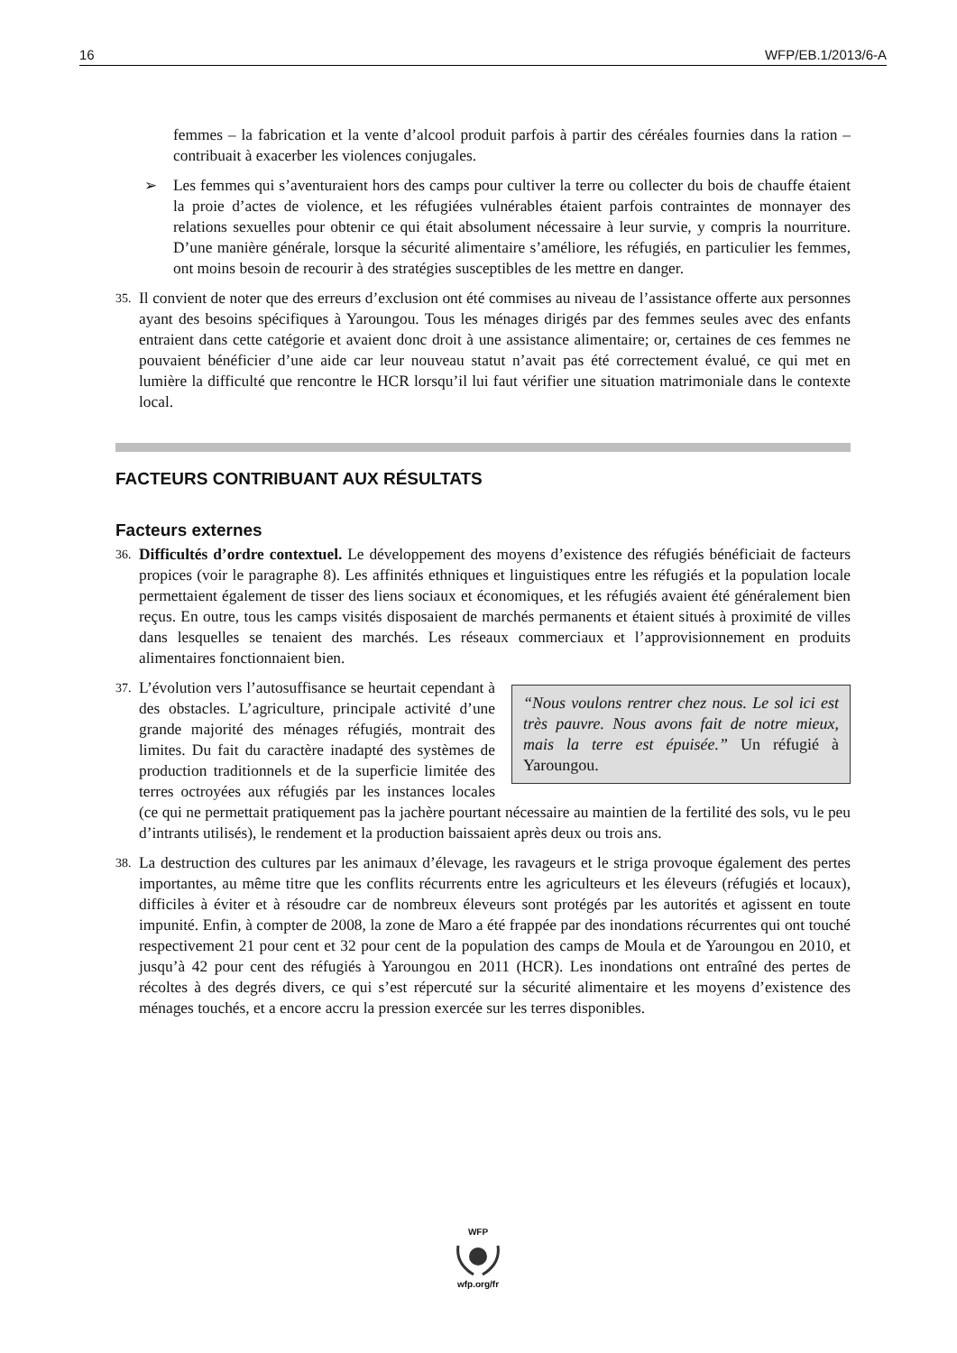16 WFP/EB.1/2013/6-A
femmes – la fabrication et la vente d’alcool produit parfois à partir des céréales fournies dans la ration – contribuait à exacerber les violences conjugales.
➢ Les femmes qui s’aventuraient hors des camps pour cultiver la terre ou collecter du bois de chauffe étaient la proie d’actes de violence, et les réfugiées vulnérables étaient parfois contraintes de monnayer des relations sexuelles pour obtenir ce qui était absolument nécessaire à leur survie, y compris la nourriture. D’une manière générale, lorsque la sécurité alimentaire s’améliore, les réfugiés, en particulier les femmes, ont moins besoin de recourir à des stratégies susceptibles de les mettre en danger.
35.
Il convient de noter que des erreurs d’exclusion ont été commises au niveau de l’assistance offerte aux personnes ayant des besoins spécifiques à Yaroungou. Tous les ménages dirigés par des femmes seules avec des enfants entraient dans cette catégorie et avaient donc droit à une assistance alimentaire; or, certaines de ces femmes ne pouvaient bénéficier d’une aide car leur nouveau statut n’avait pas été correctement évalué, ce qui met en lumière la difficulté que rencontre le HCR lorsqu’il lui faut vérifier une situation matrimoniale dans le contexte local.
FACTEURS CONTRIBUANT AUX RÉSULTATS
Facteurs externes
36.
Difficultés d’ordre contextuel. Le développement des moyens d’existence des réfugiés bénéficiait de facteurs propices (voir le paragraphe 8). Les affinités ethniques et linguistiques entre les réfugiés et la population locale permettaient également de tisser des liens sociaux et économiques, et les réfugiés avaient été généralement bien reçus. En outre, tous les camps visités disposaient de marchés permanents et étaient situés à proximité de villes dans lesquelles se tenaient des marchés. Les réseaux commerciaux et l’approvisionnement en produits alimentaires fonctionnaient bien.
37.
“Nous voulons rentrer chez nous. Le sol ici est très pauvre. Nous avons fait de notre mieux, mais la terre est épuisée.” Un réfugié à Yaroungou.
L’évolution vers l’autosuffisance se heurtait cependant à des obstacles. L’agriculture, principale activité d’une grande majorité des ménages réfugiés, montrait des limites. Du fait du caractère inadapté des systèmes de production traditionnels et de la superficie limitée des terres octroyées aux réfugiés par les instances locales (ce qui ne permettait pratiquement pas la jachère pourtant nécessaire au maintien de la fertilité des sols, vu le peu d’intrants utilisés), le rendement et la production baissaient après deux ou trois ans.
38.
La destruction des cultures par les animaux d’élevage, les ravageurs et le striga provoque également des pertes importantes, au même titre que les conflits récurrents entre les agriculteurs et les éleveurs (réfugiés et locaux), difficiles à éviter et à résoudre car de nombreux éleveurs sont protégés par les autorités et agissent en toute impunité. Enfin, à compter de 2008, la zone de Maro a été frappée par des inondations récurrentes qui ont touché respectivement 21 pour cent et 32 pour cent de la population des camps de Moula et de Yaroungou en 2010, et jusqu’à 42 pour cent des réfugiés à Yaroungou en 2011 (HCR). Les inondations ont entraîné des pertes de récoltes à des degrés divers, ce qui s’est répercuté sur la sécurité alimentaire et les moyens d’existence des ménages touchés, et a encore accru la pression exercée sur les terres disponibles.
WFP
wfp.org/fr